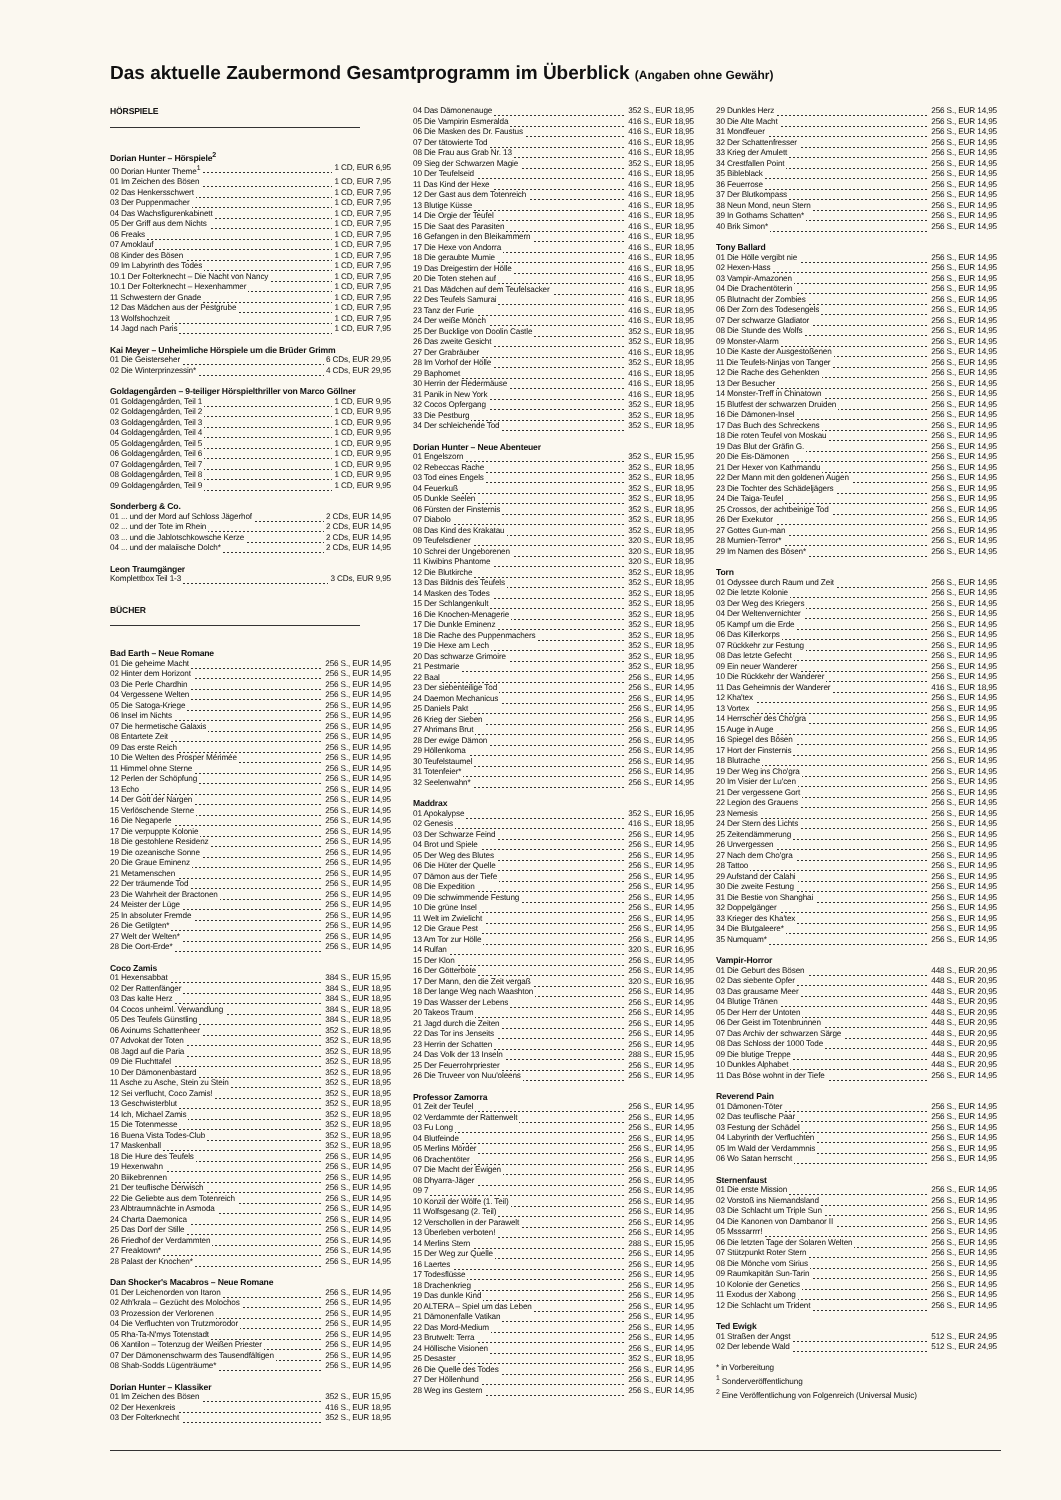Das aktuelle Zaubermond Gesamtprogramm im Überblick (Angaben ohne Gewähr)
HÖRSPIELE
Dorian Hunter – Hörspiele<sup>2</sup>
00 Dorian Hunter Theme<sup>1</sup> 1 CD, EUR 6,95
01 Im Zeichen des Bösen 1 CD, EUR 7,95
02 Das Henkersschwert 1 CD, EUR 7,95
03 Der Puppenmacher 1 CD, EUR 7,95
04 Das Wachsfigurenkabinett 1 CD, EUR 7,95
05 Der Griff aus dem Nichts 1 CD, EUR 7,95
06 Freaks 1 CD, EUR 7,95
07 Amoklauf 1 CD, EUR 7,95
08 Kinder des Bösen 1 CD, EUR 7,95
09 Im Labyrinth des Todes 1 CD, EUR 7,95
10.1 Der Folterknecht – Die Nacht von Nancy 1 CD, EUR 7,95
10.1 Der Folterknecht – Hexenhammer 1 CD, EUR 7,95
11 Schwestern der Gnade 1 CD, EUR 7,95
12 Das Mädchen aus der Pestgrube 1 CD, EUR 7,95
13 Wolfshochzeit 1 CD, EUR 7,95
14 Jagd nach Paris 1 CD, EUR 7,95
Kai Meyer – Unheimliche Hörspiele um die Brüder Grimm
01 Die Geisterseher 6 CDs, EUR 29,95
02 Die Winterprinzessin* 4 CDs, EUR 29,95
Goldagengården – 9-teiliger Hörspielthriller von Marco Göllner
01 Goldagengården, Teil 1 1 CD, EUR 9,95
02 Goldagengården, Teil 2 1 CD, EUR 9,95
03 Goldagengården, Teil 3 1 CD, EUR 9,95
04 Goldagengården, Teil 4 1 CD, EUR 9,95
05 Goldagengården, Teil 5 1 CD, EUR 9,95
06 Goldagengården, Teil 6 1 CD, EUR 9,95
07 Goldagengården, Teil 7 1 CD, EUR 9,95
08 Goldagengården, Teil 8 1 CD, EUR 9,95
09 Goldagengården, Teil 9 1 CD, EUR 9,95
Sonderberg & Co.
01 ... und der Mord auf Schloss Jägerhof 2 CDs, EUR 14,95
02 ... und der Tote im Rhein 2 CDs, EUR 14,95
03 ... und die Jablotschkowsche Kerze 2 CDs, EUR 14,95
04 ... und der malaiische Dolch* 2 CDs, EUR 14,95
Leon Traumgänger
Komplettbox Teil 1-3 3 CDs, EUR 9,95
BÜCHER
Bad Earth – Neue Romane
01 Die geheime Macht 256 S., EUR 14,95
02 Hinter dem Horizont 256 S., EUR 14,95
03 Die Perle Chardhin 256 S., EUR 14,95
04 Vergessene Welten 256 S., EUR 14,95
05 Die Satoga-Kriege 256 S., EUR 14,95
06 Insel im Nichts 256 S., EUR 14,95
07 Die hermetische Galaxis 256 S., EUR 14,95
08 Entartete Zeit 256 S., EUR 14,95
09 Das erste Reich 256 S., EUR 14,95
10 Die Welten des Prosper Mérimée 256 S., EUR 14,95
11 Himmel ohne Sterne 256 S., EUR 14,95
12 Perlen der Schöpfung 256 S., EUR 14,95
13 Echo 256 S., EUR 14,95
14 Der Gott der Nargen 256 S., EUR 14,95
15 Verlöschende Sterne 256 S., EUR 14,95
16 Die Negaperle 256 S., EUR 14,95
17 Die verpuppte Kolonie 256 S., EUR 14,95
18 Die gestohlene Residenz 256 S., EUR 14,95
19 Die ozeanische Sonne 256 S., EUR 14,95
20 Die Graue Eminenz 256 S., EUR 14,95
21 Metamenschen 256 S., EUR 14,95
22 Der träumende Tod 256 S., EUR 14,95
23 Die Wahrheit der Bractonen 256 S., EUR 14,95
24 Meister der Lüge 256 S., EUR 14,95
25 In absoluter Fremde 256 S., EUR 14,95
26 Die Getilgten* 256 S., EUR 14,95
27 Welt der Welten* 256 S., EUR 14,95
28 Die Oort-Erde* 256 S., EUR 14,95
Coco Zamis
01 Hexensabbat 384 S., EUR 15,95
02 Der Rattenfänger 384 S., EUR 18,95
03 Das kalte Herz 384 S., EUR 18,95
04 Cocos unheiml. Verwandlung 384 S., EUR 18,95
05 Des Teufels Günstling 384 S., EUR 18,95
06 Axinums Schattenheer 352 S., EUR 18,95
07 Advokat der Toten 352 S., EUR 18,95
08 Jagd auf die Paria 352 S., EUR 18,95
09 Die Fluchttafel 352 S., EUR 18,95
10 Der Dämonenbastard 352 S., EUR 18,95
11 Asche zu Asche, Stein zu Stein 352 S., EUR 18,95
12 Sei verflucht, Coco Zamis! 352 S., EUR 18,95
13 Geschwisterblut 352 S., EUR 18,95
14 Ich, Michael Zamis 352 S., EUR 18,95
15 Die Totenmesse 352 S., EUR 18,95
16 Buena Vista Todes-Club 352 S., EUR 18,95
17 Maskenball 352 S., EUR 18,95
18 Die Hure des Teufels 256 S., EUR 14,95
19 Hexenwahn 256 S., EUR 14,95
20 Biikebrennen 256 S., EUR 14,95
21 Der teuflische Derwisch 256 S., EUR 14,95
22 Die Geliebte aus dem Totenreich 256 S., EUR 14,95
23 Albtraumnächte in Asmoda 256 S., EUR 14,95
24 Charta Daemonica 256 S., EUR 14,95
25 Das Dorf der Stille 256 S., EUR 14,95
26 Friedhof der Verdammten 256 S., EUR 14,95
27 Freaktown* 256 S., EUR 14,95
28 Palast der Knochen* 256 S., EUR 14,95
Dan Shocker's Macabros – Neue Romane
01 Der Leichenorden von Itaron 256 S., EUR 14,95
02 Ath'krala – Gezücht des Molochos 256 S., EUR 14,95
03 Prozession der Verlorenen 256 S., EUR 14,95
04 Die Verfluchten von Trutzmorodor 256 S., EUR 14,95
05 Rha-Ta-N'mys Totenstadt 256 S., EUR 14,95
06 Xantilon – Totenzug der Weißen Priester 256 S., EUR 14,95
07 Der Dämonenschwarm des Tausendfältigen 256 S., EUR 14,95
08 Shab-Sodds Lügenträume* 256 S., EUR 14,95
Dorian Hunter – Klassiker
01 Im Zeichen des Bösen 352 S., EUR 15,95
02 Der Hexenkreis 416 S., EUR 18,95
03 Der Folterknecht 352 S., EUR 18,95
04 Das Dämonenauge 352 S., EUR 18,95
05 Die Vampirin Esmeralda 416 S., EUR 18,95
06 Die Masken des Dr. Faustus 416 S., EUR 18,95
07 Der tätowierte Tod 416 S., EUR 18,95
08 Die Frau aus Grab Nr. 13 416 S., EUR 18,95
09 Sieg der Schwarzen Magie 352 S., EUR 18,95
10 Der Teufelseid 416 S., EUR 18,95
11 Das Kind der Hexe 416 S., EUR 18,95
12 Der Gast aus dem Totenreich 416 S., EUR 18,95
13 Blutige Küsse 416 S., EUR 18,95
14 Die Orgie der Teufel 416 S., EUR 18,95
15 Die Saat des Parasiten 416 S., EUR 18,95
16 Gefangen in den Bleikammern 416 S., EUR 18,95
17 Die Hexe von Andorra 416 S., EUR 18,95
18 Die geraubte Mumie 416 S., EUR 18,95
19 Das Dreigestirn der Hölle 416 S., EUR 18,95
20 Die Toten stehen auf 416 S., EUR 18,95
21 Das Mädchen auf dem Teufelsacker 416 S., EUR 18,95
22 Des Teufels Samurai 416 S., EUR 18,95
23 Tanz der Furie 416 S., EUR 18,95
24 Der weiße Mönch 416 S., EUR 18,95
25 Der Bucklige von Doolin Castle 352 S., EUR 18,95
26 Das zweite Gesicht 352 S., EUR 18,95
27 Der Grabräuber 416 S., EUR 18,95
28 Im Vorhof der Hölle 352 S., EUR 18,95
29 Baphomet 416 S., EUR 18,95
30 Herrin der Fledermäuse 416 S., EUR 18,95
31 Panik in New York 416 S., EUR 18,95
32 Cocos Opfergang 352 S., EUR 18,95
33 Die Pestburg 352 S., EUR 18,95
34 Der schleichende Tod 352 S., EUR 18,95
Dorian Hunter – Neue Abenteuer
01 Engelszorn 352 S., EUR 15,95
02 Rebeccas Rache 352 S., EUR 18,95
03 Tod eines Engels 352 S., EUR 18,95
04 Feuerkuß 352 S., EUR 18,95
05 Dunkle Seelen 352 S., EUR 18,95
06 Fürsten der Finsternis 352 S., EUR 18,95
07 Diabolo 352 S., EUR 18,95
08 Das Kind des Krakatau 352 S., EUR 18,95
09 Teufelsdiener 320 S., EUR 18,95
10 Schrei der Ungeborenen 320 S., EUR 18,95
11 Kiwibins Phantome 320 S., EUR 18,95
12 Die Blutkirche 352 S., EUR 18,95
13 Das Bildnis des Teufels 352 S., EUR 18,95
14 Masken des Todes 352 S., EUR 18,95
15 Der Schlangenkult 352 S., EUR 18,95
16 Die Knochen-Menagerie 352 S., EUR 18,95
17 Die Dunkle Eminenz 352 S., EUR 18,95
18 Die Rache des Puppenmachers 352 S., EUR 18,95
19 Die Hexe am Lech 352 S., EUR 18,95
20 Das schwarze Grimoire 352 S., EUR 18,95
21 Pestmarie 352 S., EUR 18,95
22 Baal 256 S., EUR 14,95
23 Der siebenteilige Tod 256 S., EUR 14,95
24 Daemon Mechanicus 256 S., EUR 14,95
25 Daniels Pakt 256 S., EUR 14,95
26 Krieg der Sieben 256 S., EUR 14,95
27 Ahrimans Brut 256 S., EUR 14,95
28 Der ewige Dämon 256 S., EUR 14,95
29 Höllenkoma 256 S., EUR 14,95
30 Teufelstaumel 256 S., EUR 14,95
31 Totenfeier* 256 S., EUR 14,95
32 Seelenwahn* 256 S., EUR 14,95
Maddrax
01 Apokalypse 352 S., EUR 16,95
02 Genesis 416 S., EUR 18,95
03 Der Schwarze Feind 256 S., EUR 14,95
04 Brot und Spiele 256 S., EUR 14,95
05 Der Weg des Blutes 256 S., EUR 14,95
06 Die Hüter der Quelle 256 S., EUR 14,95
07 Dämon aus der Tiefe 256 S., EUR 14,95
08 Die Expedition 256 S., EUR 14,95
09 Die schwimmende Festung 256 S., EUR 14,95
10 Die grüne Insel 256 S., EUR 14,95
11 Welt im Zwielicht 256 S., EUR 14,95
12 Die Graue Pest 256 S., EUR 14,95
13 Am Tor zur Hölle 256 S., EUR 14,95
14 Rulfan 320 S., EUR 16,95
15 Der Klon 256 S., EUR 14,95
16 Der Götterbote 256 S., EUR 14,95
17 Der Mann, den die Zeit vergaß 320 S., EUR 16,95
18 Der lange Weg nach Waashton 256 S., EUR 14,95
19 Das Wasser der Lebens 256 S., EUR 14,95
20 Takeos Traum 256 S., EUR 14,95
21 Jagd durch die Zeiten 256 S., EUR 14,95
22 Das Tor ins Jenseits 256 S., EUR 14,95
23 Herrin der Schatten 256 S., EUR 14,95
24 Das Volk der 13 Inseln 288 S., EUR 15,95
25 Der Feuerrohrpriester 256 S., EUR 14,95
26 Die Truveer von Nuu'oleens 256 S., EUR 14,95
Professor Zamorra
01 Zeit der Teufel 256 S., EUR 14,95
02 Verdammte der Rattenwelt 256 S., EUR 14,95
03 Fu Long 256 S., EUR 14,95
04 Blutfeinde 256 S., EUR 14,95
05 Merlins Mörder 256 S., EUR 14,95
06 Drachentöter 256 S., EUR 14,95
07 Die Macht der Ewigen 256 S., EUR 14,95
08 Dhyarra-Jäger 256 S., EUR 14,95
09 7 256 S., EUR 14,95
10 Konzil der Wölfe (1. Teil) 256 S., EUR 14,95
11 Wolfsgesang (2. Teil) 256 S., EUR 14,95
12 Verschollen in der Parawelt 256 S., EUR 14,95
13 Überleben verboten! 256 S., EUR 14,95
14 Merlins Stern 288 S., EUR 15,95
15 Der Weg zur Quelle 256 S., EUR 14,95
16 Laertes 256 S., EUR 14,95
17 Todesflüsse 256 S., EUR 14,95
18 Drachenkrieg 256 S., EUR 14,95
19 Das dunkle Kind 256 S., EUR 14,95
20 ALTERA – Spiel um das Leben 256 S., EUR 14,95
21 Dämonenfalle Vatikan 256 S., EUR 14,95
22 Das Mord-Medium 256 S., EUR 14,95
23 Brutwelt: Terra 256 S., EUR 14,95
24 Höllische Visionen 256 S., EUR 14,95
25 Desaster 352 S., EUR 18,95
26 Die Quelle des Todes 256 S., EUR 14,95
27 Der Höllenhund 256 S., EUR 14,95
28 Weg ins Gestern 256 S., EUR 14,95
29 Dunkles Herz 256 S., EUR 14,95
30 Die Alte Macht 256 S., EUR 14,95
31 Mondfeuer 256 S., EUR 14,95
32 Der Schattenfresser 256 S., EUR 14,95
33 Krieg der Amulett 256 S., EUR 14,95
34 Crestfallen Point 256 S., EUR 14,95
35 Bibleblack 256 S., EUR 14,95
36 Feuerrose 256 S., EUR 14,95
37 Der Blutkompass 256 S., EUR 14,95
38 Neun Mond, neun Stern 256 S., EUR 14,95
39 In Gothams Schatten* 256 S., EUR 14,95
40 Brik Simon* 256 S., EUR 14,95
Tony Ballard
01 Die Hölle vergibt nie 256 S., EUR 14,95
02 Hexen-Hass 256 S., EUR 14,95
03 Vampir-Amazonen 256 S., EUR 14,95
04 Die Drachentöterin 256 S., EUR 14,95
05 Blutnacht der Zombies 256 S., EUR 14,95
06 Der Zorn des Todesengels 256 S., EUR 14,95
07 Der schwarze Gladiator 256 S., EUR 14,95
08 Die Stunde des Wolfs 256 S., EUR 14,95
09 Monster-Alarm 256 S., EUR 14,95
10 Die Kaste der Ausgestoßenen 256 S., EUR 14,95
11 Die Teufels-Ninjas von Tanger 256 S., EUR 14,95
12 Die Rache des Gehenkten 256 S., EUR 14,95
13 Der Besucher 256 S., EUR 14,95
14 Monster-Treff in Chinatown 256 S., EUR 14,95
15 Blutfest der schwarzen Druiden 256 S., EUR 14,95
16 Die Dämonen-Insel 256 S., EUR 14,95
17 Das Buch des Schreckens 256 S., EUR 14,95
18 Die roten Teufel von Moskau 256 S., EUR 14,95
19 Das Blut der Gräfin G. 256 S., EUR 14,95
20 Die Eis-Dämonen 256 S., EUR 14,95
21 Der Hexer von Kathmandu 256 S., EUR 14,95
22 Der Mann mit den goldenen Augen 256 S., EUR 14,95
23 Die Tochter des Schädeljägers 256 S., EUR 14,95
24 Die Taiga-Teufel 256 S., EUR 14,95
25 Crossos, der achtbeinige Tod 256 S., EUR 14,95
26 Der Exekutor 256 S., EUR 14,95
27 Gottes Gun-man 256 S., EUR 14,95
28 Mumien-Terror* 256 S., EUR 14,95
29 Im Namen des Bösen* 256 S., EUR 14,95
Torn
01 Odyssee durch Raum und Zeit 256 S., EUR 14,95
02 Die letzte Kolonie 256 S., EUR 14,95
03 Der Weg des Kriegers 256 S., EUR 14,95
04 Der Weltenvernichter 256 S., EUR 14,95
05 Kampf um die Erde 256 S., EUR 14,95
06 Das Killerkorps 256 S., EUR 14,95
07 Rückkehr zur Festung 256 S., EUR 14,95
08 Das letzte Gefecht 256 S., EUR 14,95
09 Ein neuer Wanderer 256 S., EUR 14,95
10 Die Rückkehr der Wanderer 256 S., EUR 14,95
11 Das Geheimnis der Wanderer 416 S., EUR 18,95
12 Kha'tex 256 S., EUR 14,95
13 Vortex 256 S., EUR 14,95
14 Herrscher des Cho'gra 256 S., EUR 14,95
15 Auge in Auge 256 S., EUR 14,95
16 Spiegel des Bösen 256 S., EUR 14,95
17 Hort der Finsternis 256 S., EUR 14,95
18 Blutrache 256 S., EUR 14,95
19 Der Weg ins Cho'gra 256 S., EUR 14,95
20 Im Visier der Lu'cen 256 S., EUR 14,95
21 Der vergessene Gort 256 S., EUR 14,95
22 Legion des Grauens 256 S., EUR 14,95
23 Nemesis 256 S., EUR 14,95
24 Der Stern des Lichts 256 S., EUR 14,95
25 Zeitendämmerung 256 S., EUR 14,95
26 Unvergessen 256 S., EUR 14,95
27 Nach dem Cho'gra 256 S., EUR 14,95
28 Tattoo 256 S., EUR 14,95
29 Aufstand der Calahi 256 S., EUR 14,95
30 Die zweite Festung 256 S., EUR 14,95
31 Die Bestie von Shanghai 256 S., EUR 14,95
32 Doppelgänger 256 S., EUR 14,95
33 Krieger des Kha'tex 256 S., EUR 14,95
34 Die Blutgaleere* 256 S., EUR 14,95
35 Numquam* 256 S., EUR 14,95
Vampir-Horror
01 Die Geburt des Bösen 448 S., EUR 20,95
02 Das siebente Opfer 448 S., EUR 20,95
03 Das grausame Meer 448 S., EUR 20,95
04 Blutige Tränen 448 S., EUR 20,95
05 Der Herr der Untoten 448 S., EUR 20,95
06 Der Geist im Totenbrunnen 448 S., EUR 20,95
07 Das Archiv der schwarzen Särge 448 S., EUR 20,95
08 Das Schloss der 1000 Tode 448 S., EUR 20,95
09 Die blutige Treppe 448 S., EUR 20,95
10 Dunkles Alphabet 448 S., EUR 20,95
11 Das Böse wohnt in der Tiefe 256 S., EUR 14,95
Reverend Pain
01 Dämonen-Töter 256 S., EUR 14,95
02 Das teuflische Paar 256 S., EUR 14,95
03 Festung der Schädel 256 S., EUR 14,95
04 Labyrinth der Verfluchten 256 S., EUR 14,95
05 Im Wald der Verdammnis 256 S., EUR 14,95
06 Wo Satan herrscht 256 S., EUR 14,95
Sternenfaust
01 Die erste Mission 256 S., EUR 14,95
02 Vorstoß ins Niemandsland 256 S., EUR 14,95
03 Die Schlacht um Triple Sun 256 S., EUR 14,95
04 Die Kanonen von Dambanor II 256 S., EUR 14,95
05 Msssarrrr! 256 S., EUR 14,95
06 Die letzten Tage der Solaren Welten 256 S., EUR 14,95
07 Stützpunkt Roter Stern 256 S., EUR 14,95
08 Die Mönche vom Sirius 256 S., EUR 14,95
09 Raumkapitän Sun-Tarin 256 S., EUR 14,95
10 Kolonie der Genetics 256 S., EUR 14,95
11 Exodus der Xabong 256 S., EUR 14,95
12 Die Schlacht um Trident 256 S., EUR 14,95
Ted Ewigk
01 Straßen der Angst 512 S., EUR 24,95
02 Der lebende Wald 512 S., EUR 24,95
* in Vorbereitung
<sup>1</sup> Sonderveröffentlichung
<sup>2</sup> Eine Veröffentlichung von Folgenreich (Universal Music)